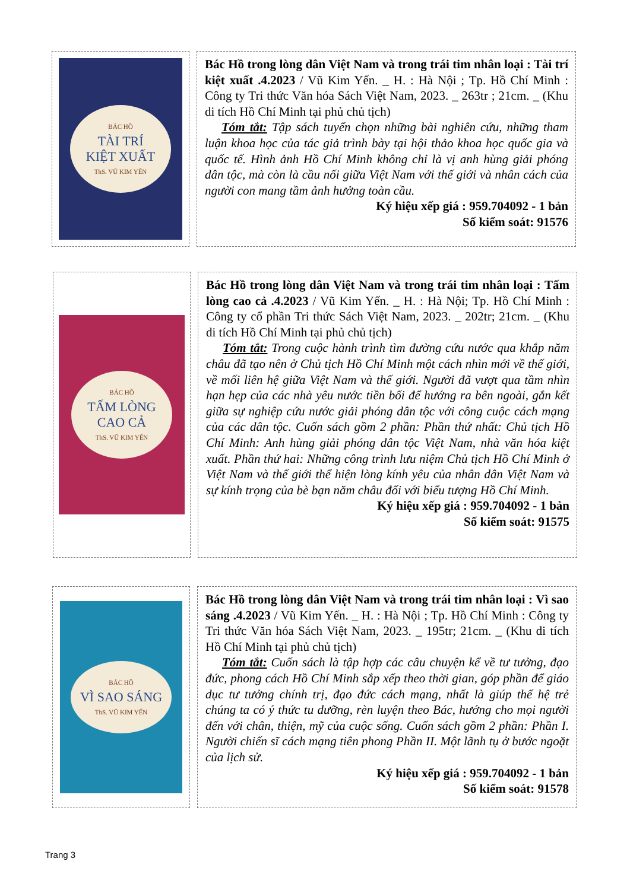BÁC HỒ
TÀI TRÍ
KIỆT XUẤT
ThS. VŨ KIM YẾN
Bác Hồ trong lòng dân Việt Nam và trong trái tim nhân loại : Tài trí kiệt xuất .4.2023 / Vũ Kim Yến. _ H. : Hà Nội ; Tp. Hồ Chí Minh : Công ty Tri thức Văn hóa Sách Việt Nam, 2023. _ 263tr ; 21cm. _ (Khu di tích Hồ Chí Minh tại phủ chủ tịch)
Tóm tắt: Tập sách tuyển chọn những bài nghiên cứu, những tham luận khoa học của tác giả trình bày tại hội thảo khoa học quốc gia và quốc tế. Hình ảnh Hồ Chí Minh không chỉ là vị anh hùng giải phóng dân tộc, mà còn là cầu nối giữa Việt Nam với thế giới và nhân cách của người con mang tầm ảnh hưởng toàn cầu.
Ký hiệu xếp giá : 959.704092 - 1 bản
Số kiểm soát: 91576
BÁC HỒ
TẤM LÒNG
CAO CẢ
ThS. VŨ KIM YẾN
Bác Hồ trong lòng dân Việt Nam và trong trái tim nhân loại : Tấm lòng cao cả .4.2023 / Vũ Kim Yến. _ H. : Hà Nội; Tp. Hồ Chí Minh : Công ty cổ phần Tri thức Sách Việt Nam, 2023. _ 202tr; 21cm. _ (Khu di tích Hồ Chí Minh tại phủ chủ tịch)
Tóm tắt: Trong cuộc hành trình tìm đường cứu nước qua khắp năm châu đã tạo nên ở Chủ tịch Hồ Chí Minh một cách nhìn mới về thế giới, về mối liên hệ giữa Việt Nam và thế giới. Người đã vượt qua tầm nhìn hạn hẹp của các nhà yêu nước tiền bối để hướng ra bên ngoài, gắn kết giữa sự nghiệp cứu nước giải phóng dân tộc với công cuộc cách mạng của các dân tộc. Cuốn sách gồm 2 phần: Phần thứ nhất: Chủ tịch Hồ Chí Minh: Anh hùng giải phóng dân tộc Việt Nam, nhà văn hóa kiệt xuất. Phần thứ hai: Những công trình lưu niệm Chủ tịch Hồ Chí Minh ở Việt Nam và thế giới thể hiện lòng kính yêu của nhân dân Việt Nam và sự kính trọng của bè bạn năm châu đối với biểu tượng Hồ Chí Minh.
Ký hiệu xếp giá : 959.704092 - 1 bản
Số kiểm soát: 91575
BÁC HỒ
VÌ SAO SÁNG
ThS. VŨ KIM YẾN
Bác Hồ trong lòng dân Việt Nam và trong trái tim nhân loại : Vì sao sáng .4.2023 / Vũ Kim Yến. _ H. : Hà Nội ; Tp. Hồ Chí Minh : Công ty Tri thức Văn hóa Sách Việt Nam, 2023. _ 195tr; 21cm. _ (Khu di tích Hồ Chí Minh tại phủ chủ tịch)
Tóm tắt: Cuốn sách là tập hợp các câu chuyện kể về tư tưởng, đạo đức, phong cách Hồ Chí Minh sắp xếp theo thời gian, góp phần để giáo dục tư tưởng chính trị, đạo đức cách mạng, nhất là giúp thế hệ trẻ chúng ta có ý thức tu dưỡng, rèn luyện theo Bác, hướng cho mọi người đến với chân, thiện, mỹ của cuộc sống. Cuốn sách gồm 2 phần: Phần I. Người chiến sĩ cách mạng tiên phong Phần II. Một lãnh tụ ở bước ngoặt của lịch sử.
Ký hiệu xếp giá : 959.704092 - 1 bản
Số kiểm soát: 91578
Trang 3